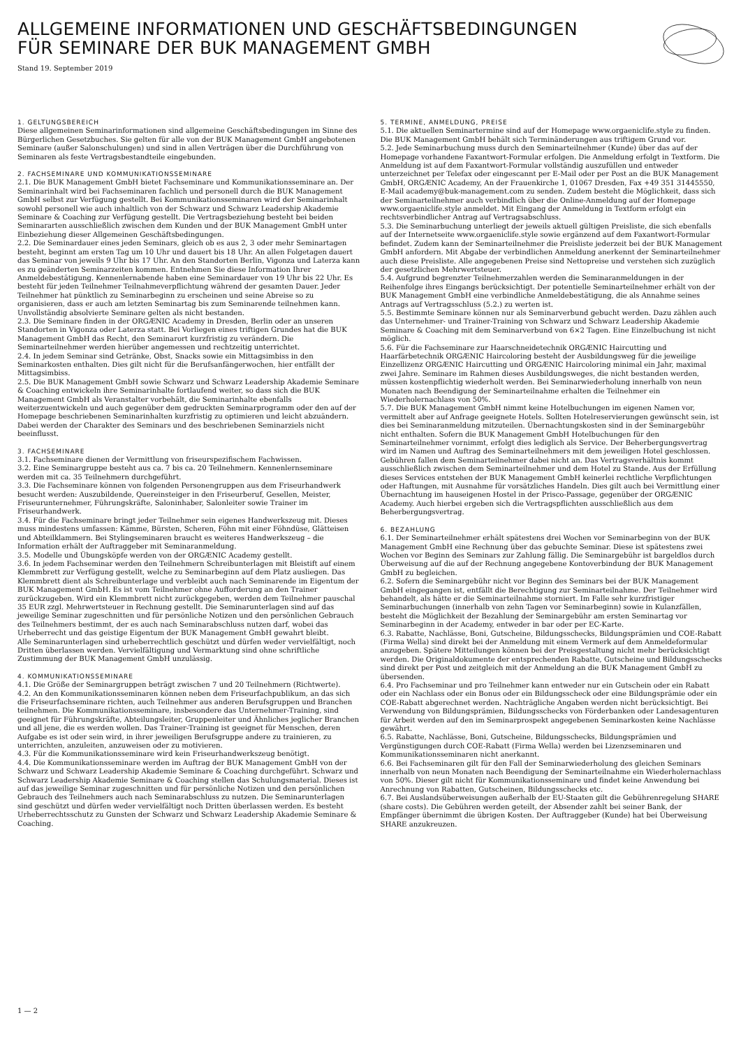ALLGEMEINE INFORMATIONEN UND GESCHÄFTSBEDINGUNGEN
FÜR SEMINARE DER BUK MANAGEMENT GMBH
Stand 19. September 2019
1. GELTUNGSBEREICH
Diese allgemeinen Seminarinformationen sind allgemeine Geschäftsbedingungen im Sinne des Bürgerlichen Gesetzbuches. Sie gelten für alle von der BUK Management GmbH angebotenen Seminare (außer Salonschulungen) und sind in allen Verträgen über die Durchführung von Seminaren als feste Vertragsbestandteile eingebunden.
2. FACHSEMINARE UND KOMMUNIKATIONSSEMINARE
2.1. Die BUK Management GmbH bietet Fachseminare und Kommunikationsseminare an. Der Seminarinhalt wird bei Fachseminaren fachlich und personell durch die BUK Management GmbH selbst zur Verfügung gestellt. Bei Kommunikationsseminaren wird der Seminarinhalt sowohl personell wie auch inhaltlich von der Schwarz und Schwarz Leadership Akademie Seminare & Coaching zur Verfügung gestellt. Die Vertragsbeziehung besteht bei beiden Seminararten ausschließlich zwischen dem Kunden und der BUK Management GmbH unter Einbeziehung dieser Allgemeinen Geschäftsbedingungen.
2.2. Die Seminardauer eines jeden Seminars, gleich ob es aus 2, 3 oder mehr Seminartagen besteht, beginnt am ersten Tag um 10 Uhr und dauert bis 18 Uhr. An allen Folgetagen dauert das Seminar von jeweils 9 Uhr bis 17 Uhr. An den Standorten Berlin, Vigonza und Laterza kann es zu geänderten Seminarzeiten kommen. Entnehmen Sie diese Information Ihrer Anmeldebestätigung. Kennenlernabende haben eine Seminardauer von 19 Uhr bis 22 Uhr. Es besteht für jeden Teilnehmer Teilnahmeverpflichtung während der gesamten Dauer. Jeder Teilnehmer hat pünktlich zu Seminarbeginn zu erscheinen und seine Abreise so zu organisieren, dass er auch am letzten Seminartag bis zum Seminarende teilnehmen kann. Unvollständig absolvierte Seminare gelten als nicht bestanden.
2.3. Die Seminare finden in der ORGÆNIC Academy in Dresden, Berlin oder an unseren Standorten in Vigonza oder Laterza statt. Bei Vorliegen eines triftigen Grundes hat die BUK Management GmbH das Recht, den Seminarort kurzfristig zu verändern. Die Seminarteilnehmer werden hierüber angemessen und rechtzeitig unterrichtet.
2.4. In jedem Seminar sind Getränke, Obst, Snacks sowie ein Mittagsimbiss in den Seminarkosten enthalten. Dies gilt nicht für die Berufsanfängerwochen, hier entfällt der Mittagsimbiss.
2.5. Die BUK Management GmbH sowie Schwarz und Schwarz Leadership Akademie Seminare & Coaching entwickeln ihre Seminarinhalte fortlaufend weiter, so dass sich die BUK Management GmbH als Veranstalter vorbehält, die Seminarinhalte ebenfalls weiterzuentwickeln und auch gegenüber dem gedruckten Seminarprogramm oder den auf der Homepage beschriebenen Seminarinhalten kurzfristig zu optimieren und leicht abzuändern. Dabei werden der Charakter des Seminars und des beschriebenen Seminarziels nicht beeinflusst.
3. FACHSEMINARE
3.1. Fachseminare dienen der Vermittlung von friseurspezifischem Fachwissen.
3.2. Eine Seminargruppe besteht aus ca. 7 bis ca. 20 Teilnehmern. Kennenlernseminare werden mit ca. 35 Teilnehmern durchgeführt.
3.3. Die Fachseminare können von folgenden Personengruppen aus dem Friseurhandwerk besucht werden: Auszubildende, Quereinsteiger in den Friseurberuf, Gesellen, Meister, Friseurunternehmer, Führungskräfte, Saloninhaber, Salonleiter sowie Trainer im Friseurhandwerk.
3.4. Für die Fachseminare bringt jeder Teilnehmer sein eigenes Handwerkszeug mit. Dieses muss mindestens umfassen: Kämme, Bürsten, Scheren, Föhn mit einer Föhndüse, Glätteisen und Abteilklammern. Bei Stylingseminaren braucht es weiteres Handwerkszeug – die Information erhält der Auftraggeber mit Seminaranmeldung.
3.5. Modelle und Übungsköpfe werden von der ORGÆNIC Academy gestellt.
3.6. In jedem Fachseminar werden den Teilnehmern Schreibunterlagen mit Bleistift auf einem Klemmbrett zur Verfügung gestellt, welche zu Seminarbeginn auf dem Platz ausliegen. Das Klemmbrett dient als Schreibunterlage und verbleibt auch nach Seminarende im Eigentum der BUK Management GmbH. Es ist vom Teilnehmer ohne Aufforderung an den Trainer zurückzugeben. Wird ein Klemmbrett nicht zurückgegeben, werden dem Teilnehmer pauschal 35 EUR zzgl. Mehrwertsteuer in Rechnung gestellt. Die Seminarunterlagen sind auf das jeweilige Seminar zugeschnitten und für persönliche Notizen und den persönlichen Gebrauch des Teilnehmers bestimmt, der es auch nach Seminarabschluss nutzen darf, wobei das Urheberrecht und das geistige Eigentum der BUK Management GmbH gewahrt bleibt.
Alle Seminarunterlagen sind urheberrechtlich geschützt und dürfen weder vervielfältigt, noch Dritten überlassen werden. Vervielfältigung und Vermarktung sind ohne schriftliche Zustimmung der BUK Management GmbH unzulässig.
4. KOMMUNIKATIONSSEMINARE
4.1. Die Größe der Seminargruppen beträgt zwischen 7 und 20 Teilnehmern (Richtwerte).
4.2. An den Kommunikationsseminaren können neben dem Friseurfachpublikum, an das sich die Friseurfachseminare richten, auch Teilnehmer aus anderen Berufsgruppen und Branchen teilnehmen. Die Kommunikationsseminare, insbesondere das Unternehmer-Training, sind geeignet für Führungskräfte, Abteilungsleiter, Gruppenleiter und Ähnliches jeglicher Branchen und all jene, die es werden wollen. Das Trainer-Training ist geeignet für Menschen, deren Aufgabe es ist oder sein wird, in ihrer jeweiligen Berufsgruppe andere zu trainieren, zu unterrichten, anzuleiten, anzuweisen oder zu motivieren.
4.3. Für die Kommunikationsseminare wird kein Friseurhandwerkszeug benötigt.
4.4. Die Kommunikationsseminare werden im Auftrag der BUK Management GmbH von der Schwarz und Schwarz Leadership Akademie Seminare & Coaching durchgeführt. Schwarz und Schwarz Leadership Akademie Seminare & Coaching stellen das Schulungsmaterial. Dieses ist auf das jeweilige Seminar zugeschnitten und für persönliche Notizen und den persönlichen Gebrauch des Teilnehmers auch nach Seminarabschluss zu nutzen. Die Seminarunterlagen sind geschützt und dürfen weder vervielfältigt noch Dritten überlassen werden. Es besteht Urheberrechtsschutz zu Gunsten der Schwarz und Schwarz Leadership Akademie Seminare & Coaching.
5. TERMINE, ANMELDUNG, PREISE
5.1. Die aktuellen Seminartermine sind auf der Homepage www.orgaeniclife.style zu finden. Die BUK Management GmbH behält sich Terminänderungen aus triftigem Grund vor.
5.2. Jede Seminarbuchung muss durch den Seminarteilnehmer (Kunde) über das auf der Homepage vorhandene Faxantwort-Formular erfolgen. Die Anmeldung erfolgt in Textform. Die Anmeldung ist auf dem Faxantwort-Formular vollständig auszufüllen und entweder unterzeichnet per Telefax oder eingescannt per E-Mail oder per Post an die BUK Management GmbH, ORGÆNIC Academy, An der Frauenkirche 1, 01067 Dresden, Fax +49 351 31445550, E-Mail academy@buk-management.com zu senden. Zudem besteht die Möglichkeit, dass sich der Seminarteilnehmer auch verbindlich über die Online-Anmeldung auf der Homepage www.orgaeniclife.style anmeldet. Mit Eingang der Anmeldung in Textform erfolgt ein rechtsverbindlicher Antrag auf Vertragsabschluss.
5.3. Die Seminarbuchung unterliegt der jeweils aktuell gültigen Preisliste, die sich ebenfalls auf der Internetseite www.orgaeniclife.style sowie ergänzend auf dem Faxantwort-Formular befindet. Zudem kann der Seminarteilnehmer die Preisliste jederzeit bei der BUK Management GmbH anfordern. Mit Abgabe der verbindlichen Anmeldung anerkennt der Seminarteilnehmer auch diese Preisliste. Alle angegebenen Preise sind Nettopreise und verstehen sich zuzüglich der gesetzlichen Mehrwertsteuer.
5.4. Aufgrund begrenzter Teilnehmerzahlen werden die Seminaranmeldungen in der Reihenfolge ihres Eingangs berücksichtigt. Der potentielle Seminarteilnehmer erhält von der BUK Management GmbH eine verbindliche Anmeldebestätigung, die als Annahme seines Antrags auf Vertragsschluss (5.2.) zu werten ist.
5.5. Bestimmte Seminare können nur als Seminarverbund gebucht werden. Dazu zählen auch das Unternehmer- und Trainer-Training von Schwarz und Schwarz Leadership Akademie Seminare & Coaching mit dem Seminarverbund von 6×2 Tagen. Eine Einzelbuchung ist nicht möglich.
5.6. Für die Fachseminare zur Haarschneidetechnik ORGÆNIC Haircutting und Haarfärbetechnik ORGÆNIC Haircoloring besteht der Ausbildungsweg für die jeweilige Einzellizenz ORGÆNIC Haircutting und ORGÆNIC Haircoloring minimal ein Jahr, maximal zwei Jahre. Seminare im Rahmen dieses Ausbildungsweges, die nicht bestanden werden, müssen kostenpflichtig wiederholt werden. Bei Seminarwiederholung innerhalb von neun Monaten nach Beendigung der Seminarteilnahme erhalten die Teilnehmer ein Wiederholernachlass von 50%.
5.7. Die BUK Management GmbH nimmt keine Hotelbuchungen im eigenen Namen vor, vermittelt aber auf Anfrage geeignete Hotels. Sollten Hotelreservierungen gewünscht sein, ist dies bei Seminaranmeldung mitzuteilen. Übernachtungskosten sind in der Seminargebühr nicht enthalten. Sofern die BUK Management GmbH Hotelbuchungen für den Seminarteilnehmer vornimmt, erfolgt dies lediglich als Service. Der Beherbergungsvertrag wird im Namen und Auftrag des Seminarteilnehmers mit dem jeweiligen Hotel geschlossen. Gebühren fallen dem Seminarteilnehmer dabei nicht an. Das Vertragsverhältnis kommt ausschließlich zwischen dem Seminarteilnehmer und dem Hotel zu Stande. Aus der Erfüllung dieses Services entstehen der BUK Management GmbH keinerlei rechtliche Verpflichtungen oder Haftungen, mit Ausnahme für vorsätzliches Handeln. Dies gilt auch bei Vermittlung einer Übernachtung im hauseigenen Hostel in der Prisco-Passage, gegenüber der ORGÆNIC Academy. Auch hierbei ergeben sich die Vertragspflichten ausschließlich aus dem Beherbergungsvertrag.
6. BEZAHLUNG
6.1. Der Seminarteilnehmer erhält spätestens drei Wochen vor Seminarbeginn von der BUK Management GmbH eine Rechnung über das gebuchte Seminar. Diese ist spätestens zwei Wochen vor Beginn des Seminars zur Zahlung fällig. Die Seminargebühr ist bargeldlos durch Überweisung auf die auf der Rechnung angegebene Kontoverbindung der BUK Management GmbH zu begleichen.
6.2. Sofern die Seminargebühr nicht vor Beginn des Seminars bei der BUK Management GmbH eingegangen ist, entfällt die Berechtigung zur Seminarteilnahme. Der Teilnehmer wird behandelt, als hätte er die Seminarteilnahme storniert. Im Falle sehr kurzfristiger Seminarbuchungen (innerhalb von zehn Tagen vor Seminarbeginn) sowie in Kulanzfällen, besteht die Möglichkeit der Bezahlung der Seminargebühr am ersten Seminartag vor Seminarbeginn in der Academy, entweder in bar oder per EC-Karte.
6.3. Rabatte, Nachlässe, Boni, Gutscheine, Bildungsschecks, Bildungsprämien und COE-Rabatt (Firma Wella) sind direkt bei der Anmeldung mit einem Vermerk auf dem Anmeldeformular anzugeben. Spätere Mitteilungen können bei der Preisgestaltung nicht mehr berücksichtigt werden. Die Originaldokumente der entsprechenden Rabatte, Gutscheine und Bildungsschecks sind direkt per Post und zeitgleich mit der Anmeldung an die BUK Management GmbH zu übersenden.
6.4. Pro Fachseminar und pro Teilnehmer kann entweder nur ein Gutschein oder ein Rabatt oder ein Nachlass oder ein Bonus oder ein Bildungsscheck oder eine Bildungsprämie oder ein COE-Rabatt abgerechnet werden. Nachträgliche Angaben werden nicht berücksichtigt. Bei Verwendung von Bildungsprämien, Bildungsschecks von Förderbanken oder Landesagenturen für Arbeit werden auf den im Seminarprospekt angegebenen Seminarkosten keine Nachlässe gewährt.
6.5. Rabatte, Nachlässe, Boni, Gutscheine, Bildungsschecks, Bildungsprämien und Vergünstigungen durch COE-Rabatt (Firma Wella) werden bei Lizenzseminaren und Kommunikationsseminaren nicht anerkannt.
6.6. Bei Fachseminaren gilt für den Fall der Seminarwiederholung des gleichen Seminars innerhalb von neun Monaten nach Beendigung der Seminarteilnahme ein Wiederholernachlass von 50%. Dieser gilt nicht für Kommunikationsseminare und findet keine Anwendung bei Anrechnung von Rabatten, Gutscheinen, Bildungsschecks etc.
6.7. Bei Auslandsüberweisungen außerhalb der EU-Staaten gilt die Gebührenregelung SHARE (share costs). Die Gebühren werden geteilt, der Absender zahlt bei seiner Bank, der Empfänger übernimmt die übrigen Kosten. Der Auftraggeber (Kunde) hat bei Überweisung SHARE anzukreuzen.
1 — 2